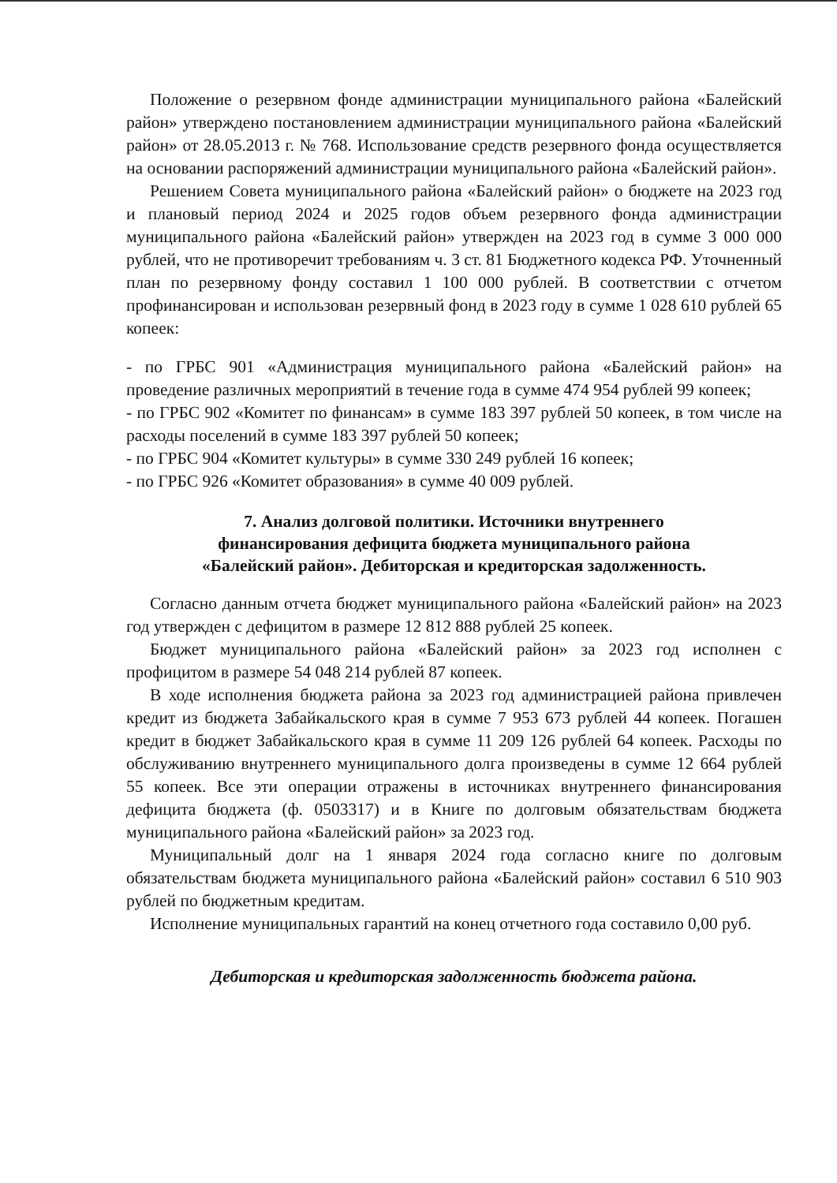Положение о резервном фонде администрации муниципального района «Балейский район» утверждено постановлением администрации муниципального района «Балейский район» от 28.05.2013 г. № 768. Использование средств резервного фонда осуществляется на основании распоряжений администрации муниципального района «Балейский район».
Решением Совета муниципального района «Балейский район» о бюджете на 2023 год и плановый период 2024 и 2025 годов объем резервного фонда администрации муниципального района «Балейский район» утвержден на 2023 год в сумме 3 000 000 рублей, что не противоречит требованиям ч. 3 ст. 81 Бюджетного кодекса РФ. Уточненный план по резервному фонду составил 1 100 000 рублей. В соответствии с отчетом профинансирован и использован резервный фонд в 2023 году в сумме 1 028 610 рублей 65 копеек:
- по ГРБС 901 «Администрация муниципального района «Балейский район» на проведение различных мероприятий в течение года в сумме 474 954 рублей 99 копеек;
- по ГРБС 902 «Комитет по финансам» в сумме 183 397 рублей 50 копеек, в том числе на расходы поселений в сумме 183 397 рублей 50 копеек;
- по ГРБС 904 «Комитет культуры» в сумме 330 249 рублей 16 копеек;
- по ГРБС 926 «Комитет образования» в сумме 40 009 рублей.
7. Анализ долговой политики. Источники внутреннего
финансирования дефицита бюджета муниципального района
«Балейский район». Дебиторская и кредиторская задолженность.
Согласно данным отчета бюджет муниципального района «Балейский район» на 2023 год утвержден с дефицитом в размере 12 812 888 рублей 25 копеек.
Бюджет муниципального района «Балейский район» за 2023 год исполнен с профицитом в размере 54 048 214 рублей 87 копеек.
В ходе исполнения бюджета района за 2023 год администрацией района привлечен кредит из бюджета Забайкальского края в сумме 7 953 673 рублей 44 копеек. Погашен кредит в бюджет Забайкальского края в сумме 11 209 126 рублей 64 копеек. Расходы по обслуживанию внутреннего муниципального долга произведены в сумме 12 664 рублей 55 копеек. Все эти операции отражены в источниках внутреннего финансирования дефицита бюджета (ф. 0503317) и в Книге по долговым обязательствам бюджета муниципального района «Балейский район» за 2023 год.
Муниципальный долг на 1 января 2024 года согласно книге по долговым обязательствам бюджета муниципального района «Балейский район» составил 6 510 903 рублей по бюджетным кредитам.
Исполнение муниципальных гарантий на конец отчетного года составило 0,00 руб.
Дебиторская и кредиторская задолженность бюджета района.